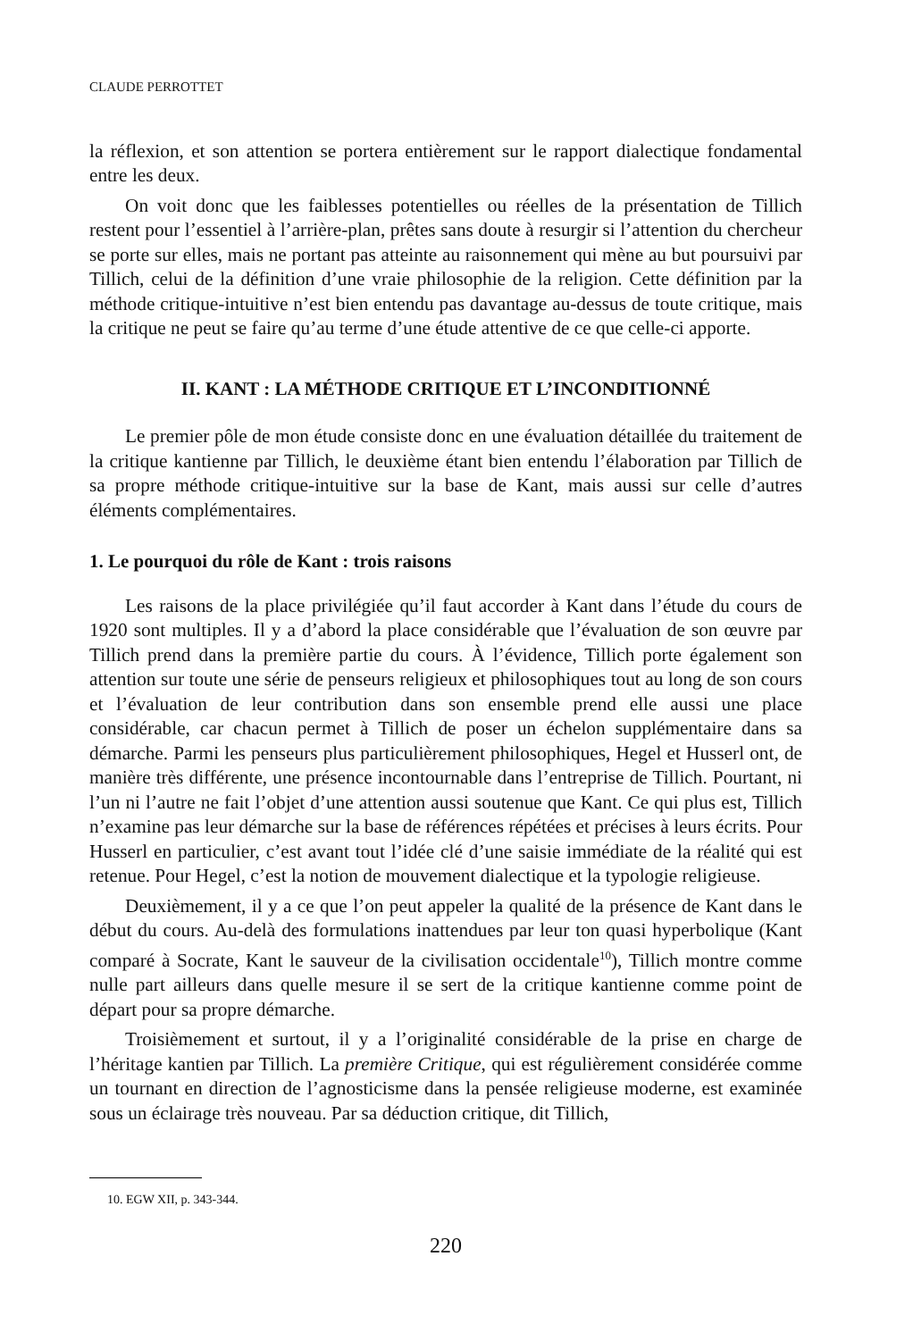CLAUDE PERROTTET
la réflexion, et son attention se portera entièrement sur le rapport dialectique fondamental entre les deux.
On voit donc que les faiblesses potentielles ou réelles de la présentation de Tillich restent pour l’essentiel à l’arrière-plan, prêtes sans doute à resurgir si l’attention du chercheur se porte sur elles, mais ne portant pas atteinte au raisonnement qui mène au but poursuivi par Tillich, celui de la définition d’une vraie philosophie de la religion. Cette définition par la méthode critique-intuitive n’est bien entendu pas davantage au-dessus de toute critique, mais la critique ne peut se faire qu’au terme d’une étude attentive de ce que celle-ci apporte.
II. KANT : LA MÉTHODE CRITIQUE ET L’INCONDITIONNÉ
Le premier pôle de mon étude consiste donc en une évaluation détaillée du traitement de la critique kantienne par Tillich, le deuxième étant bien entendu l’élaboration par Tillich de sa propre méthode critique-intuitive sur la base de Kant, mais aussi sur celle d’autres éléments complémentaires.
1. Le pourquoi du rôle de Kant : trois raisons
Les raisons de la place privilégiée qu’il faut accorder à Kant dans l’étude du cours de 1920 sont multiples. Il y a d’abord la place considérable que l’évaluation de son œuvre par Tillich prend dans la première partie du cours. À l’évidence, Tillich porte également son attention sur toute une série de penseurs religieux et philosophiques tout au long de son cours et l’évaluation de leur contribution dans son ensemble prend elle aussi une place considérable, car chacun permet à Tillich de poser un échelon supplémentaire dans sa démarche. Parmi les penseurs plus particulièrement philosophiques, Hegel et Husserl ont, de manière très différente, une présence incontournable dans l’entreprise de Tillich. Pourtant, ni l’un ni l’autre ne fait l’objet d’une attention aussi soutenue que Kant. Ce qui plus est, Tillich n’examine pas leur démarche sur la base de références répétées et précises à leurs écrits. Pour Husserl en particulier, c’est avant tout l’idée clé d’une saisie immédiate de la réalité qui est retenue. Pour Hegel, c’est la notion de mouvement dialectique et la typologie religieuse.
Deuxièmement, il y a ce que l’on peut appeler la qualité de la présence de Kant dans le début du cours. Au-delà des formulations inattendues par leur ton quasi hyperbolique (Kant comparé à Socrate, Kant le sauveur de la civilisation occidentale<sup>10</sup>), Tillich montre comme nulle part ailleurs dans quelle mesure il se sert de la critique kantienne comme point de départ pour sa propre démarche.
Troisièmement et surtout, il y a l’originalité considérable de la prise en charge de l’héritage kantien par Tillich. La première Critique, qui est régulièrement considérée comme un tournant en direction de l’agnosticisme dans la pensée religieuse moderne, est examinée sous un éclairage très nouveau. Par sa déduction critique, dit Tillich,
10. EGW XII, p. 343-344.
220